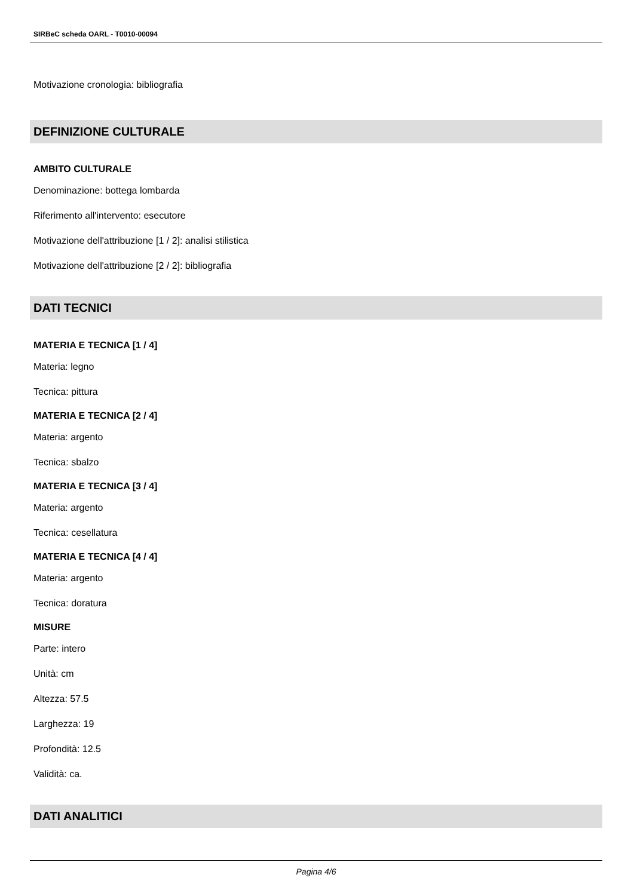SIRBeC scheda OARL - T0010-00094
Motivazione cronologia: bibliografia
DEFINIZIONE CULTURALE
AMBITO CULTURALE
Denominazione: bottega lombarda
Riferimento all'intervento: esecutore
Motivazione dell'attribuzione [1 / 2]: analisi stilistica
Motivazione dell'attribuzione [2 / 2]: bibliografia
DATI TECNICI
MATERIA E TECNICA [1 / 4]
Materia: legno
Tecnica: pittura
MATERIA E TECNICA [2 / 4]
Materia: argento
Tecnica: sbalzo
MATERIA E TECNICA [3 / 4]
Materia: argento
Tecnica: cesellatura
MATERIA E TECNICA [4 / 4]
Materia: argento
Tecnica: doratura
MISURE
Parte: intero
Unità: cm
Altezza: 57.5
Larghezza: 19
Profondità: 12.5
Validità: ca.
DATI ANALITICI
Pagina 4/6